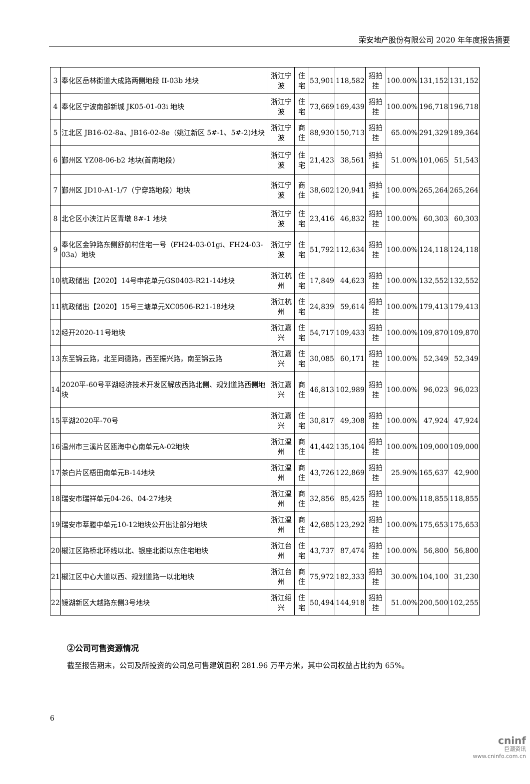荣安地产股份有限公司 2020 年年度报告摘要
| 3 | 奉化区岳林街道大成路两侧地段 II-03b 地块 | 浙江宁波 | 住宅 | 53,901 | 118,582 | 招拍挂 | 100.00% | 131,152 | 131,152 |
| 4 | 奉化区宁波南部新城 JK05-01-03i 地块 | 浙江宁波 | 住宅 | 73,669 | 169,439 | 招拍挂 | 100.00% | 196,718 | 196,718 |
| 5 | 江北区 JB16-02-8a、JB16-02-8e（姚江新区 5#-1、5#-2)地块 | 浙江宁波 | 商住 | 88,930 | 150,713 | 招拍挂 | 65.00% | 291,329 | 189,364 |
| 6 | 鄞州区 YZ08-06-b2 地块(首南地段) | 浙江宁波 | 住宅 | 21,423 | 38,561 | 招拍挂 | 51.00% | 101,065 | 51,543 |
| 7 | 鄞州区 JD10-A1-1/7（宁穿路地段）地块 | 浙江宁波 | 商住 | 38,602 | 120,941 | 招拍挂 | 100.00% | 265,264 | 265,264 |
| 8 | 北仑区小浃江片区青墩 8#-1 地块 | 浙江宁波 | 住宅 | 23,416 | 46,832 | 招拍挂 | 100.00% | 60,303 | 60,303 |
| 9 | 奉化区金钟路东侧舒前村住宅一号（FH24-03-01gi、FH24-03-03a）地块 | 浙江宁波 | 住宅 | 51,792 | 112,634 | 招拍挂 | 100.00% | 124,118 | 124,118 |
| 10 | 杭政储出【2020】14号申花单元GS0403-R21-14地块 | 浙江杭州 | 住宅 | 17,849 | 44,623 | 招拍挂 | 100.00% | 132,552 | 132,552 |
| 11 | 杭政储出【2020】15号三塘单元XC0506-R21-18地块 | 浙江杭州 | 住宅 | 24,839 | 59,614 | 招拍挂 | 100.00% | 179,413 | 179,413 |
| 12 | 经开2020-11号地块 | 浙江嘉兴 | 住宅 | 54,717 | 109,433 | 招拍挂 | 100.00% | 109,870 | 109,870 |
| 13 | 东至锦云路，北至同德路，西至振兴路，南至锦云路 | 浙江嘉兴 | 住宅 | 30,085 | 60,171 | 招拍挂 | 100.00% | 52,349 | 52,349 |
| 14 | 2020平-60号平湖经济技术开发区解放西路北侧、规划道路西侧地块 | 浙江嘉兴 | 商住 | 46,813 | 102,989 | 招拍挂 | 100.00% | 96,023 | 96,023 |
| 15 | 平湖2020平-70号 | 浙江嘉兴 | 住宅 | 30,817 | 49,308 | 招拍挂 | 100.00% | 47,924 | 47,924 |
| 16 | 温州市三溪片区瓯海中心南单元A-02地块 | 浙江温州 | 商住 | 41,442 | 135,104 | 招拍挂 | 100.00% | 109,000 | 109,000 |
| 17 | 茶白片区梧田南单元B-14地块 | 浙江温州 | 商住 | 43,726 | 122,869 | 招拍挂 | 25.90% | 165,637 | 42,900 |
| 18 | 瑞安市瑞祥单元04-26、04-27地块 | 浙江温州 | 商住 | 32,856 | 85,425 | 招拍挂 | 100.00% | 118,855 | 118,855 |
| 19 | 瑞安市莘塍中单元10-12地块公开出让部分地块 | 浙江温州 | 商住 | 42,685 | 123,292 | 招拍挂 | 100.00% | 175,653 | 175,653 |
| 20 | 椒江区路桥北环线以北、银座北街以东住宅地块 | 浙江台州 | 住宅 | 43,737 | 87,474 | 招拍挂 | 100.00% | 56,800 | 56,800 |
| 21 | 椒江区中心大道以西、规划道路一以北地块 | 浙江台州 | 商住 | 75,972 | 182,333 | 招拍挂 | 30.00% | 104,100 | 31,230 |
| 22 | 镜湖新区大越路东侧3号地块 | 浙江绍兴 | 住宅 | 50,494 | 144,918 | 招拍挂 | 51.00% | 200,500 | 102,255 |
②公司可售资源情况
截至报告期末，公司及所投资的公司总可售建筑面积 281.96 万平方米，其中公司权益占比约为 65%。
6
cninf
巨潮资讯
www.cninfo.com.cn